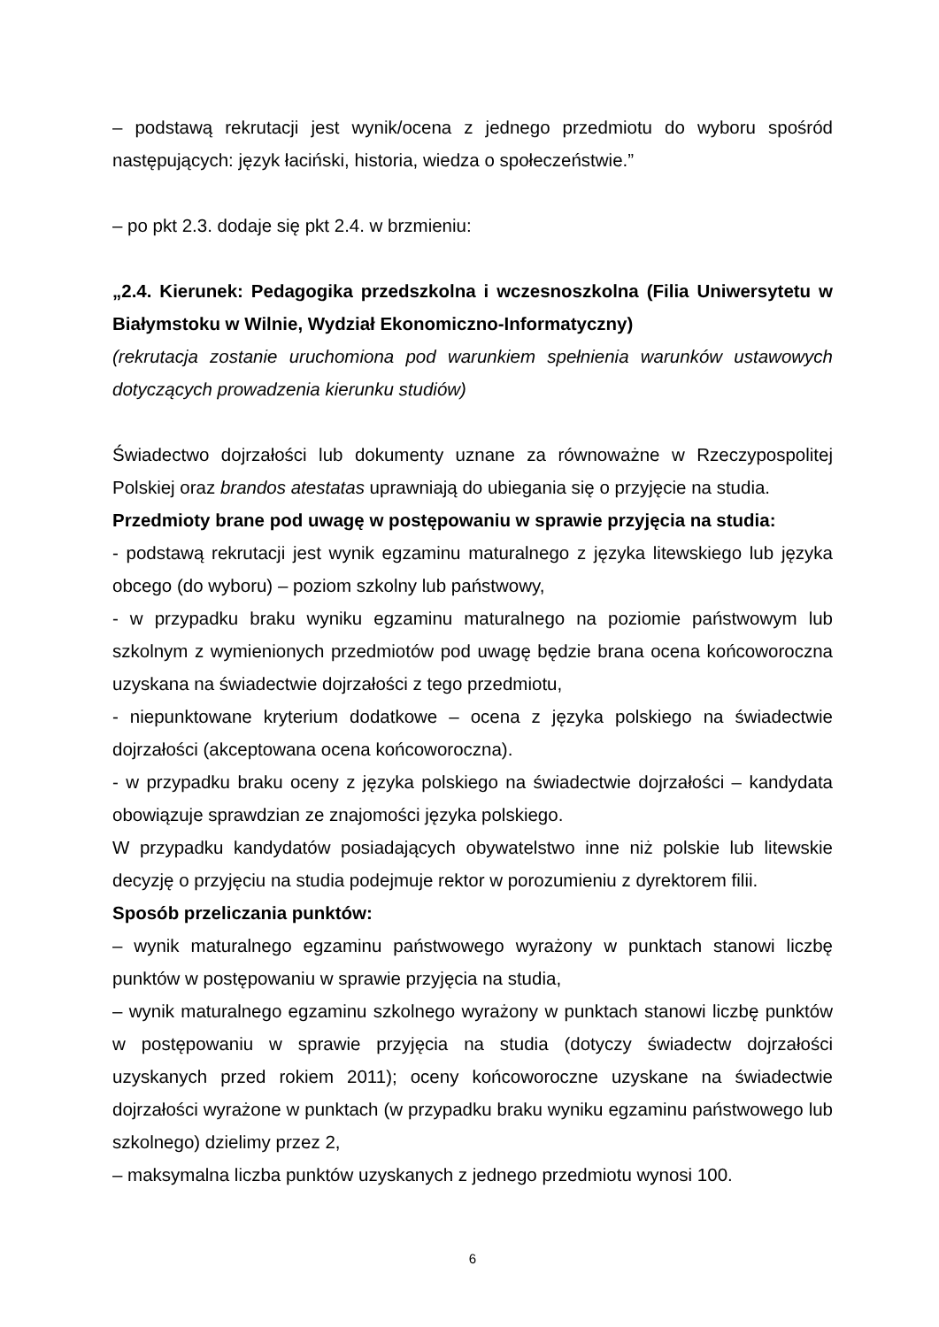– podstawą rekrutacji jest wynik/ocena z jednego przedmiotu do wyboru spośród następujących: język łaciński, historia, wiedza o społeczeństwie.”
– po pkt 2.3. dodaje się pkt 2.4. w brzmieniu:
„2.4. Kierunek: Pedagogika przedszkolna i wczesnoszkolna (Filia Uniwersytetu w Białymstoku w Wilnie, Wydział Ekonomiczno-Informatyczny)
(rekrutacja zostanie uruchomiona pod warunkiem spełnienia warunków ustawowych dotyczących prowadzenia kierunku studiów)
Świadectwo dojrzałości lub dokumenty uznane za równoważne w Rzeczypospolitej Polskiej oraz brandos atestatas uprawniają do ubiegania się o przyjęcie na studia.
Przedmioty brane pod uwagę w postępowaniu w sprawie przyjęcia na studia:
- podstawą rekrutacji jest wynik egzaminu maturalnego z języka litewskiego lub języka obcego (do wyboru) – poziom szkolny lub państwowy,
- w przypadku braku wyniku egzaminu maturalnego na poziomie państwowym lub szkolnym z wymienionych przedmiotów pod uwagę będzie brana ocena końcoworoczna uzyskana na świadectwie dojrzałości z tego przedmiotu,
- niepunktowane kryterium dodatkowe – ocena z języka polskiego na świadectwie dojrzałości (akceptowana ocena końcoworoczna).
- w przypadku braku oceny z języka polskiego na świadectwie dojrzałości – kandydata obowiązuje sprawdzian ze znajomości języka polskiego.
W przypadku kandydatów posiadających obywatelstwo inne niż polskie lub litewskie decyzję o przyjęciu na studia podejmuje rektor w porozumieniu z dyrektorem filii.
Sposób przeliczania punktów:
– wynik maturalnego egzaminu państwowego wyrażony w punktach stanowi liczbę punktów w postępowaniu w sprawie przyjęcia na studia,
– wynik maturalnego egzaminu szkolnego wyrażony w punktach stanowi liczbę punktów w postępowaniu w sprawie przyjęcia na studia (dotyczy świadectw dojrzałości uzyskanych przed rokiem 2011); oceny końcoworoczne uzyskane na świadectwie dojrzałości wyrażone w punktach (w przypadku braku wyniku egzaminu państwowego lub szkolnego) dzielimy przez 2,
– maksymalna liczba punktów uzyskanych z jednego przedmiotu wynosi 100.
6